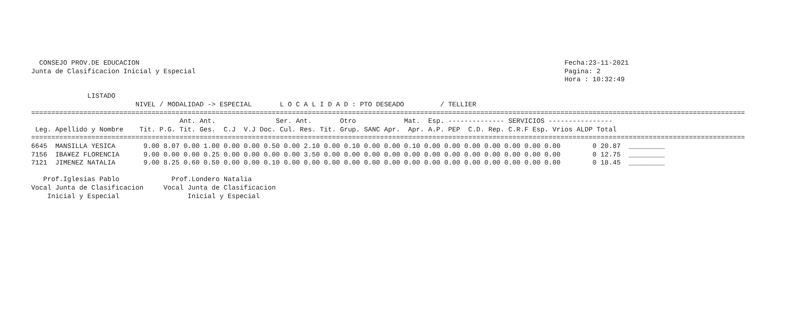CONSEJO PROV.DE EDUCACION                                                                                                          Fecha:23-11-2021
Junta de Clasificacion Inicial y Especial                                                                                            Pagina: 2
                                                                                                                                     Hora : 10:32:49

              LISTADO
                          NIVEL / MODALIDAD -> ESPECIAL       L O C A L I D A D : PTO DESEADO         / TELLIER
==================================================================================================================================================================================
                                     Ant. Ant.               Ser. Ant.       Otro            Mat.  Esp. -------------- SERVICIOS ----------------
 Leg. Apellido y Nombre    Tit. P.G. Tit. Ges.  C.J  V.J Doc. Cul. Res. Tit. Grup. SANC Apr.  Apr. A.P. PEP  C.D. Rep. C.R.F Esp. Vrios ALDP Total
==================================================================================================================================================================================
6645  MANSILLA YESICA       9.00 8.07 0.00 1.00 0.00 0.00 0.50 0.00 2.10 0.00 0.10 0.00 0.00 0.10 0.00 0.00 0.00 0.00 0.00 0.00 0.00        0 20.87  _________
7156  IBA¥EZ FLORENCIA      9.00 0.00 0.00 0.25 0.00 0.00 0.00 0.00 3.50 0.00 0.00 0.00 0.00 0.00 0.00 0.00 0.00 0.00 0.00 0.00 0.00        0 12.75  _________
7121  JIMENEZ NATALIA       9.00 8.25 0.60 0.50 0.00 0.00 0.10 0.00 0.00 0.00 0.00 0.00 0.00 0.00 0.00 0.00 0.00 0.00 0.00 0.00 0.00        0 18.45  _________

   Prof.Iglesias Pablo             Prof.Londero Natalia
Vocal Junta de Clasificacion     Vocal Junta de Clasificacion
    Inicial y Especial                 Inicial y Especial